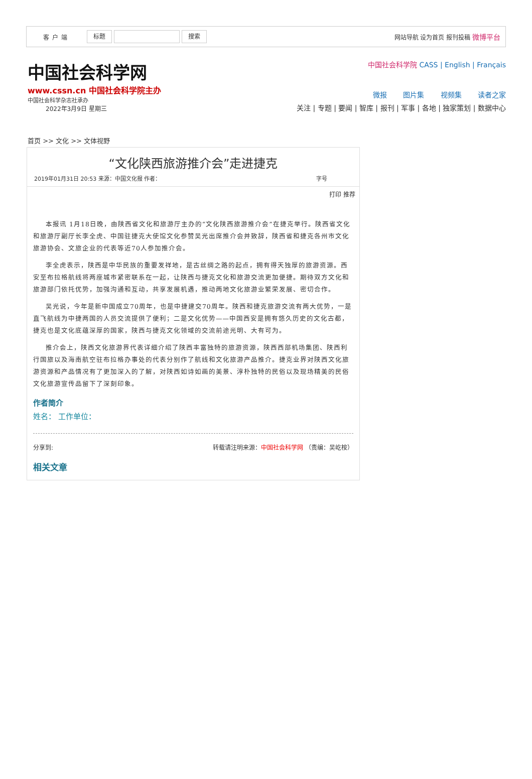客户端 标题 搜索 网站导航 设为首页 报刊投稿 微博平台
中国社会科学网
www.cssn.cn 中国社会科学院主办
中国社会科学杂志社承办
2022年3月9日 星期三
中国社会科学院 CASS | English | Français
微报 图片集 视频集 读者之家
关注 | 专题 | 要闻 | 智库 | 报刊 | 军事 | 各地 | 独家策划 | 数据中心
首页 >> 文化 >> 文体视野
“文化陕西旅游推介会”走进捷克
2019年01月31日 20:53 来源：中国文化报 作者： 字号
打印 推荐
本报讯 1月18日晚，由陕西省文化和旅游厅主办的“文化陕西旅游推介会”在捷克举行。陕西省文化和旅游厅副厅长李全虎、中国驻捷克大使馆文化参赞吴光出席推介会并致辞，陕西省和捷克各州市文化旅游协会、文旅企业的代表等近70人参加推介会。
李全虎表示，陕西是中华民族的重要发祥地，是古丝绸之路的起点，拥有得天独厚的旅游资源。西安至布拉格航线将两座城市紧密联系在一起，让陕西与捷克文化和旅游交流更加便捷。期待双方文化和旅游部门依托优势，加强沟通和互动，共享发展机遇，推动两地文化旅游业繁荣发展、密切合作。
吴光说，今年是新中国成立70周年，也是中捷建交70周年。陕西和捷克旅游交流有两大优势，一是直飞航线为中捷两国的人员交流提供了便利；二是文化优势——中国西安是拥有悠久历史的文化古都，捷克也是文化底蕴深厚的国家，陕西与捷克文化领域的交流前途光明、大有可为。
推介会上，陕西文化旅游界代表详细介绍了陕西丰富独特的旅游资源，陕西西部机场集团、陕西利行国旅以及海南航空驻布拉格办事处的代表分别作了航线和文化旅游产品推介。捷克业界对陕西文化旅游资源和产品情况有了更加深入的了解，对陕西如诗如画的美景、淳朴独特的民俗以及现场精美的民俗文化旅游宣传品留下了深刻印象。
作者简介
姓名： 工作单位：
分享到: 转载请注明来源：中国社会科学网 （责编：吴屹桉）
相关文章